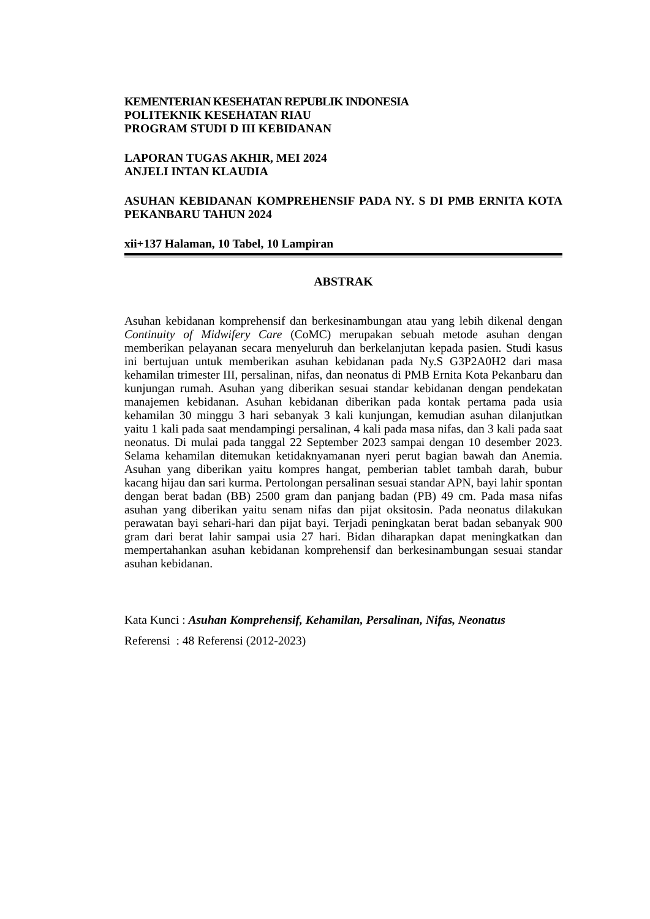KEMENTERIAN KESEHATAN REPUBLIK INDONESIA
POLITEKNIK KESEHATAN RIAU
PROGRAM STUDI D III KEBIDANAN
LAPORAN TUGAS AKHIR, MEI 2024
ANJELI INTAN KLAUDIA
ASUHAN KEBIDANAN KOMPREHENSIF PADA NY. S DI PMB ERNITA KOTA PEKANBARU TAHUN 2024
xii+137 Halaman, 10 Tabel, 10 Lampiran
ABSTRAK
Asuhan kebidanan komprehensif dan berkesinambungan atau yang lebih dikenal dengan Continuity of Midwifery Care (CoMC) merupakan sebuah metode asuhan dengan memberikan pelayanan secara menyeluruh dan berkelanjutan kepada pasien. Studi kasus ini bertujuan untuk memberikan asuhan kebidanan pada Ny.S G3P2A0H2 dari masa kehamilan trimester III, persalinan, nifas, dan neonatus di PMB Ernita Kota Pekanbaru dan kunjungan rumah. Asuhan yang diberikan sesuai standar kebidanan dengan pendekatan manajemen kebidanan. Asuhan kebidanan diberikan pada kontak pertama pada usia kehamilan 30 minggu 3 hari sebanyak 3 kali kunjungan, kemudian asuhan dilanjutkan yaitu 1 kali pada saat mendampingi persalinan, 4 kali pada masa nifas, dan 3 kali pada saat neonatus. Di mulai pada tanggal 22 September 2023 sampai dengan 10 desember 2023. Selama kehamilan ditemukan ketidaknyamanan nyeri perut bagian bawah dan Anemia. Asuhan yang diberikan yaitu kompres hangat, pemberian tablet tambah darah, bubur kacang hijau dan sari kurma. Pertolongan persalinan sesuai standar APN, bayi lahir spontan dengan berat badan (BB) 2500 gram dan panjang badan (PB) 49 cm. Pada masa nifas asuhan yang diberikan yaitu senam nifas dan pijat oksitosin. Pada neonatus dilakukan perawatan bayi sehari-hari dan pijat bayi. Terjadi peningkatan berat badan sebanyak 900 gram dari berat lahir sampai usia 27 hari. Bidan diharapkan dapat meningkatkan dan mempertahankan asuhan kebidanan komprehensif dan berkesinambungan sesuai standar asuhan kebidanan.
Kata Kunci : Asuhan Komprehensif, Kehamilan, Persalinan, Nifas, Neonatus
Referensi : 48 Referensi (2012-2023)